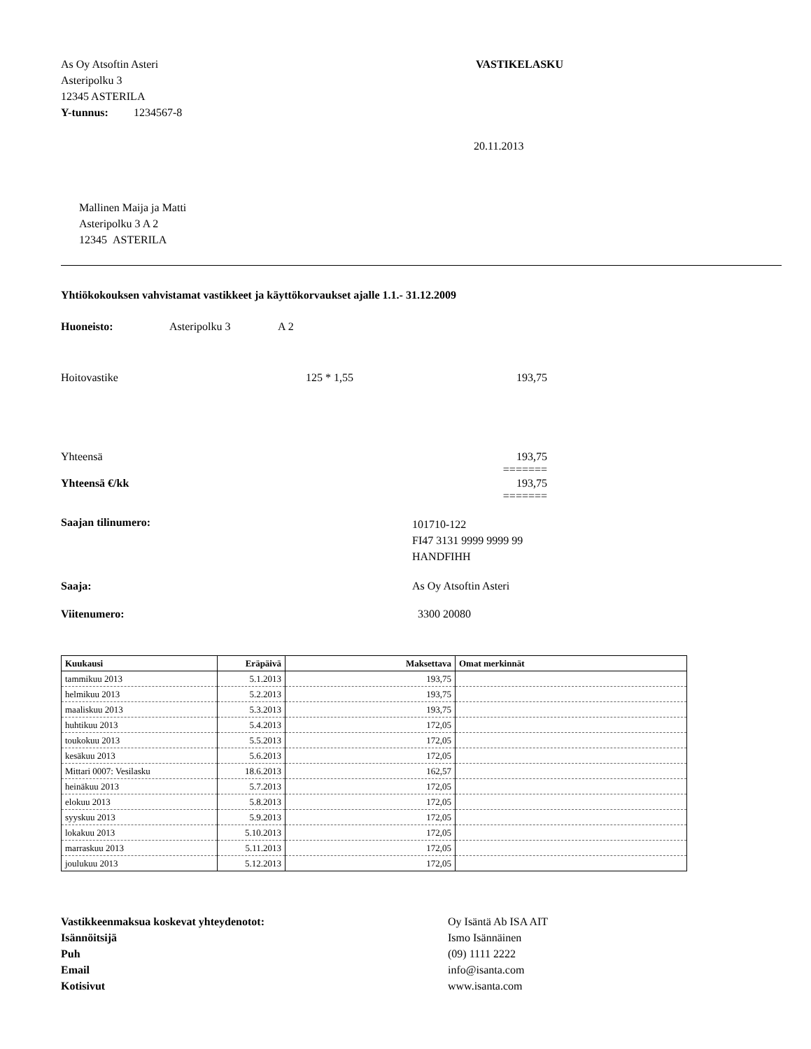As Oy Atsoftin Asteri
Asteripolku 3
12345 ASTERILA
Y-tunnus: 1234567-8
VASTIKELASKU
20.11.2013
Mallinen Maija ja Matti
Asteripolku 3 A 2
12345 ASTERILA
Yhtiökokouksen vahvistamat vastikkeet ja käyttökorvaukset ajalle 1.1.- 31.12.2009
Huoneisto: Asteripolku 3 A 2
Hoitovastike 125 * 1,55 193,75
Yhteensä 193,75
=======
Yhteensä €/kk 193,75
=======
Saajan tilinumero:
101710-122
FI47 3131 9999 9999 99
HANDFIHH
Saaja: As Oy Atsoftin Asteri
Viitenumero: 3300 20080
| Kuukausi | Eräpäivä | Maksettava | Omat merkinnät |
| --- | --- | --- | --- |
| tammikuu 2013 | 5.1.2013 | 193,75 | |
| helmikuu 2013 | 5.2.2013 | 193,75 | |
| maaliskuu 2013 | 5.3.2013 | 193,75 | |
| huhtikuu 2013 | 5.4.2013 | 172,05 | |
| toukokuu 2013 | 5.5.2013 | 172,05 | |
| kesäkuu 2013 | 5.6.2013 | 172,05 | |
| Mittari 0007: Vesilasku | 18.6.2013 | 162,57 | |
| heinäkuu 2013 | 5.7.2013 | 172,05 | |
| elokuu 2013 | 5.8.2013 | 172,05 | |
| syyskuu 2013 | 5.9.2013 | 172,05 | |
| lokakuu 2013 | 5.10.2013 | 172,05 | |
| marraskuu 2013 | 5.11.2013 | 172,05 | |
| joulukuu 2013 | 5.12.2013 | 172,05 | |
Vastikkeenmaksua koskevat yhteydenotot:
Isännöitsijä
Puh
Email
Kotisivut
Oy Isäntä Ab ISA AIT
Ismo Isännäinen
(09) 1111 2222
info@isanta.com
www.isanta.com